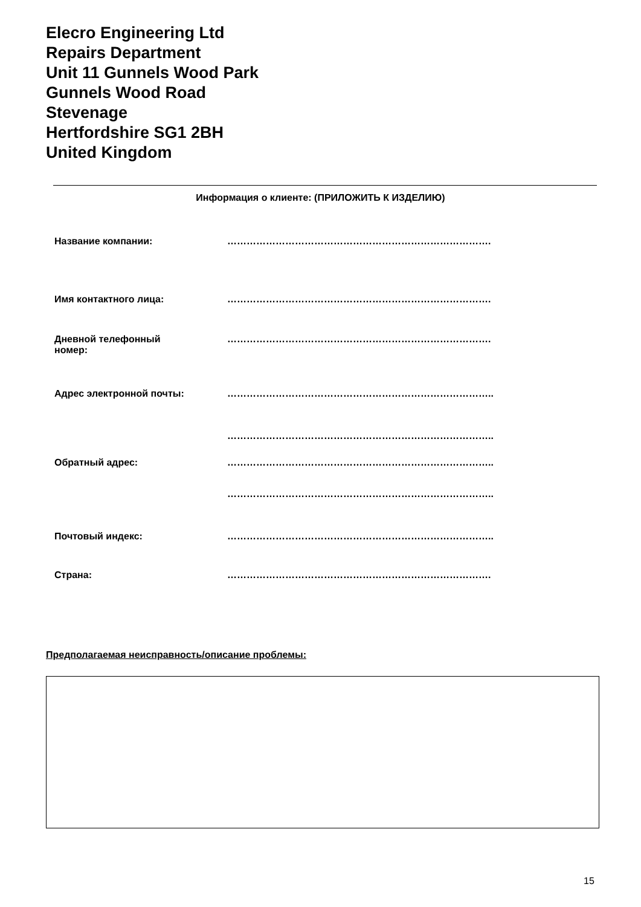Elecro Engineering Ltd
Repairs Department
Unit 11 Gunnels Wood Park
Gunnels Wood Road
Stevenage
Hertfordshire SG1 2BH
United Kingdom
Информация о клиенте: (ПРИЛОЖИТЬ К ИЗДЕЛИЮ)
| Название компании: | ………………………………………………………………………. |
| Имя контактного лица: | ………………………………………………………………………. |
| Дневной телефонный номер: | ………………………………………………………………………. |
| Адрес электронной почты: | ……………………………………………………………………….. |
| | ……………………………………………………………………….. |
| Обратный адрес: | ……………………………………………………………………….. |
| | ……………………………………………………………………….. |
| Почтовый индекс: | ……………………………………………………………………….. |
| Страна: | ………………………………………………………………………. |
Предполагаемая неисправность/описание проблемы:
15